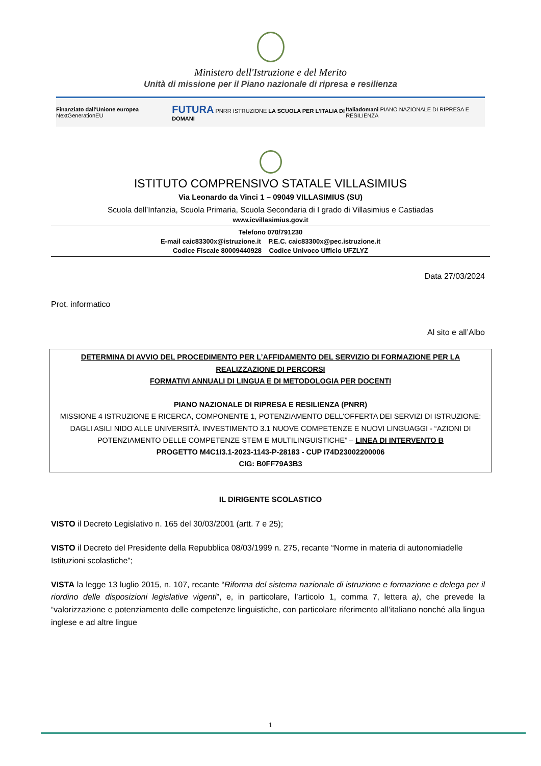Ministero dell'Istruzione e del Merito
Unità di missione per il Piano nazionale di ripresa e resilienza
Finanziato dall'Unione europea NextGenerationEU FUTURA PNRR ISTRUZIONE LA SCUOLA PER L'ITALIA DI DOMANI Italiadomani PIANO NAZIONALE DI RIPRESA E RESILIENZA
ISTITUTO COMPRENSIVO STATALE VILLASIMIUS
Via Leonardo da Vinci 1 – 09049 VILLASIMIUS (SU)
Scuola dell’Infanzia, Scuola Primaria, Scuola Secondaria di I grado di Villasimius e Castiadas
www.icvillasimius.gov.it
Telefono 070/791230
E-mail caic83300x@istruzione.it P.E.C. caic83300x@pec.istruzione.it
Codice Fiscale 80009440928 Codice Univoco Ufficio UFZLYZ
Data 27/03/2024
Prot. informatico
Al sito e all’Albo
DETERMINA DI AVVIO DEL PROCEDIMENTO PER L’AFFIDAMENTO DEL SERVIZIO DI FORMAZIONE PER LA REALIZZAZIONE DI PERCORSI
FORMATIVI ANNUALI DI LINGUA E DI METODOLOGIA PER DOCENTI
PIANO NAZIONALE DI RIPRESA E RESILIENZA (PNRR)
MISSIONE 4 ISTRUZIONE E RICERCA, COMPONENTE 1, POTENZIAMENTO DELL’OFFERTA DEI SERVIZI DI ISTRUZIONE: DAGLI ASILI NIDO ALLE UNIVERSITÀ. INVESTIMENTO 3.1 NUOVE COMPETENZE E NUOVI LINGUAGGI - “AZIONI DI POTENZIAMENTO DELLE COMPETENZE STEM E MULTILINGUISTICHE” – LINEA DI INTERVENTO B
PROGETTO M4C1I3.1-2023-1143-P-28183 - CUP I74D23002200006
CIG: B0FF79A3B3
IL DIRIGENTE SCOLASTICO
VISTO il Decreto Legislativo n. 165 del 30/03/2001 (artt. 7 e 25);
VISTO il Decreto del Presidente della Repubblica 08/03/1999 n. 275, recante “Norme in materia di autonomiadelle Istituzioni scolastiche”;
VISTA la legge 13 luglio 2015, n. 107, recante “Riforma del sistema nazionale di istruzione e formazione e delega per il riordino delle disposizioni legislative vigenti”, e, in particolare, l’articolo 1, comma 7, lettera a), che prevede la “valorizzazione e potenziamento delle competenze linguistiche, con particolare riferimento all’italiano nonché alla lingua inglese e ad altre lingue
1